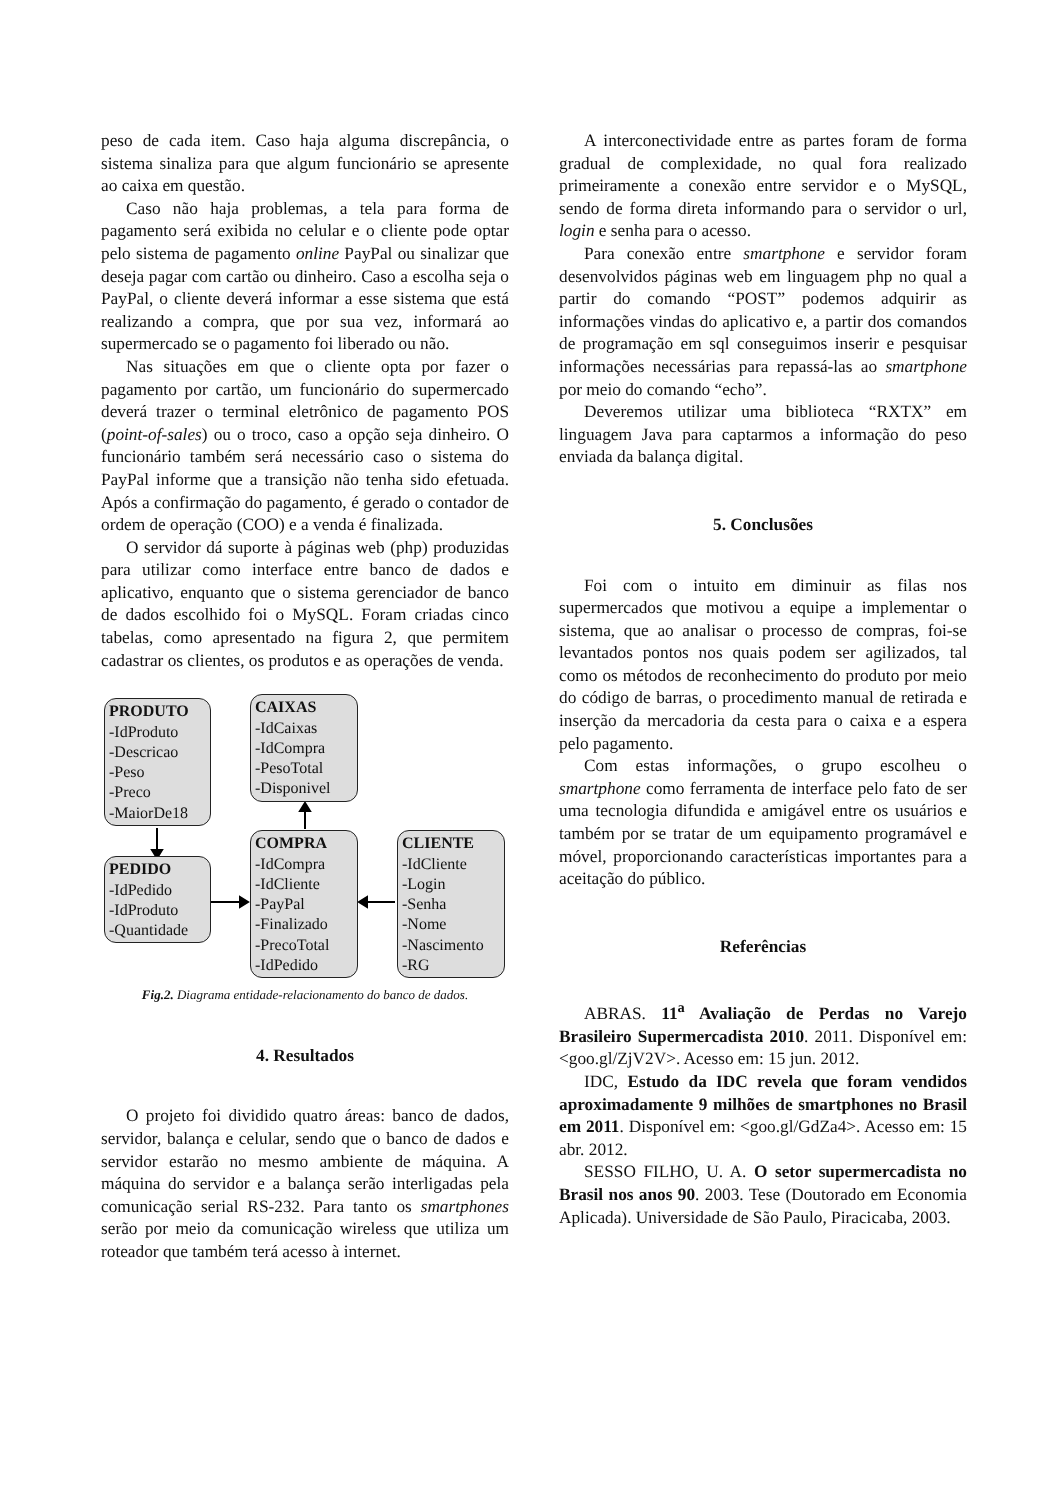peso de cada item. Caso haja alguma discrepância, o sistema sinaliza para que algum funcionário se apresente ao caixa em questão.
Caso não haja problemas, a tela para forma de pagamento será exibida no celular e o cliente pode optar pelo sistema de pagamento online PayPal ou sinalizar que deseja pagar com cartão ou dinheiro. Caso a escolha seja o PayPal, o cliente deverá informar a esse sistema que está realizando a compra, que por sua vez, informará ao supermercado se o pagamento foi liberado ou não.
Nas situações em que o cliente opta por fazer o pagamento por cartão, um funcionário do supermercado deverá trazer o terminal eletrônico de pagamento POS (point-of-sales) ou o troco, caso a opção seja dinheiro. O funcionário também será necessário caso o sistema do PayPal informe que a transição não tenha sido efetuada. Após a confirmação do pagamento, é gerado o contador de ordem de operação (COO) e a venda é finalizada.
O servidor dá suporte à páginas web (php) produzidas para utilizar como interface entre banco de dados e aplicativo, enquanto que o sistema gerenciador de banco de dados escolhido foi o MySQL. Foram criadas cinco tabelas, como apresentado na figura 2, que permitem cadastrar os clientes, os produtos e as operações de venda.
PRODUTO
-IdProduto
-Descricao
-Peso
-Preco
-MaiorDe18
CAIXAS
-IdCaixas
-IdCompra
-PesoTotal
-Disponivel
PEDIDO
-IdPedido
-IdProduto
-Quantidade
COMPRA
-IdCompra
-IdCliente
-PayPal
-Finalizado
-PrecoTotal
-IdPedido
CLIENTE
-IdCliente
-Login
-Senha
-Nome
-Nascimento
-RG
Fig.2. Diagrama entidade-relacionamento do banco de dados.
4. Resultados
O projeto foi dividido quatro áreas: banco de dados, servidor, balança e celular, sendo que o banco de dados e servidor estarão no mesmo ambiente de máquina. A máquina do servidor e a balança serão interligadas pela comunicação serial RS-232. Para tanto os smartphones serão por meio da comunicação wireless que utiliza um roteador que também terá acesso à internet.
A interconectividade entre as partes foram de forma gradual de complexidade, no qual fora realizado primeiramente a conexão entre servidor e o MySQL, sendo de forma direta informando para o servidor o url, login e senha para o acesso.
Para conexão entre smartphone e servidor foram desenvolvidos páginas web em linguagem php no qual a partir do comando “POST” podemos adquirir as informações vindas do aplicativo e, a partir dos comandos de programação em sql conseguimos inserir e pesquisar informações necessárias para repassá-las ao smartphone por meio do comando “echo”.
Deveremos utilizar uma biblioteca “RXTX” em linguagem Java para captarmos a informação do peso enviada da balança digital.
5. Conclusões
Foi com o intuito em diminuir as filas nos supermercados que motivou a equipe a implementar o sistema, que ao analisar o processo de compras, foi-se levantados pontos nos quais podem ser agilizados, tal como os métodos de reconhecimento do produto por meio do código de barras, o procedimento manual de retirada e inserção da mercadoria da cesta para o caixa e a espera pelo pagamento.
Com estas informações, o grupo escolheu o smartphone como ferramenta de interface pelo fato de ser uma tecnologia difundida e amigável entre os usuários e também por se tratar de um equipamento programável e móvel, proporcionando características importantes para a aceitação do público.
Referências
ABRAS. 11<sup>a</sup> Avaliação de Perdas no Varejo Brasileiro Supermercadista 2010. 2011. Disponível em: <goo.gl/ZjV2V>. Acesso em: 15 jun. 2012.
IDC, Estudo da IDC revela que foram vendidos aproximadamente 9 milhões de smartphones no Brasil em 2011. Disponível em: <goo.gl/GdZa4>. Acesso em: 15 abr. 2012.
SESSO FILHO, U. A. O setor supermercadista no Brasil nos anos 90. 2003. Tese (Doutorado em Economia Aplicada). Universidade de São Paulo, Piracicaba, 2003.